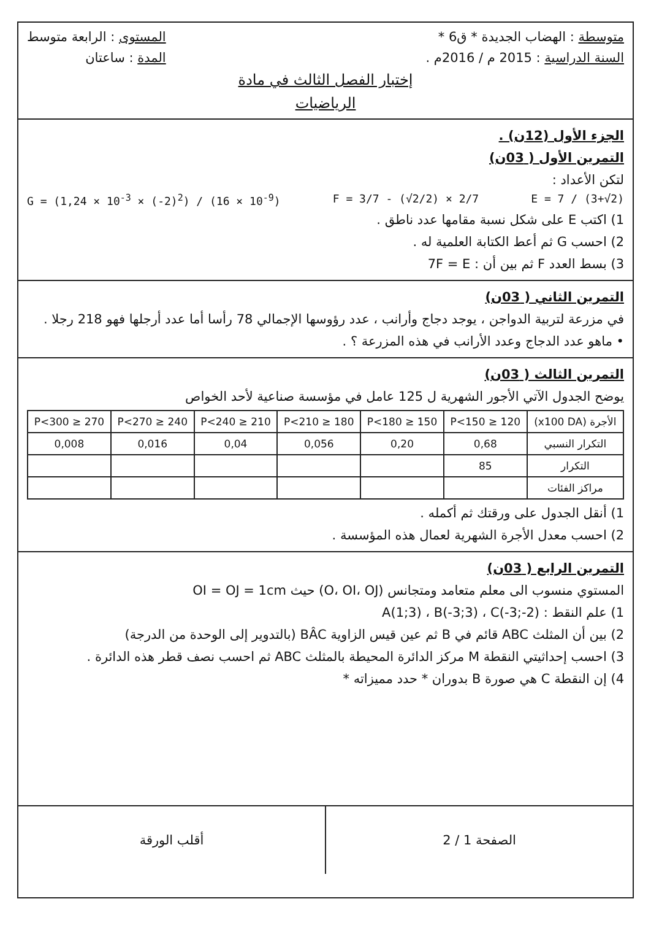متوسطة : الهضاب الجديدة * ق6 *
السنة الدراسية : 2015 م / 2016م .
المستوى : الرابعة متوسط
المدة : ساعتان
إختبار الفصل الثالث في مادة
الرياضيات
الجزء الأول (12ن) .
التمرين الأول ( 03ن)
لتكن الأعداد :
G = (1,24 × 10<sup>-3</sup> × (-2)<sup>2</sup>) / (16 × 10<sup>-9</sup>) F = 3/7 - (√2/2) × 2/7 E = 7 / (3+√2)
1) اكتب E على شكل نسبة مقامها عدد ناطق .
2) احسب G ثم أعط الكتابة العلمية له .
3) بسط العدد F ثم بين أن : 7F = E
التمرين الثاني ( 03ن)
في مزرعة لتربية الدواجن ، يوجد دجاج وأرانب ، عدد رؤوسها الإجمالي 78 رأسا أما عدد أرجلها فهو 218 رجلا .
• ماهو عدد الدجاج وعدد الأرانب في هذه المزرعة ؟ .
التمرين الثالث ( 03ن)
يوضح الجدول الآتي الأجور الشهرية ل 125 عامل في مؤسسة صناعية لأحد الخواص
| الأجرة (x100 DA) | 120 ≤ P<150 | 150 ≤ P<180 | 180 ≤ P<210 | 210 ≤ P<240 | 240 ≤ P<270 | 270 ≤ P<300 |
| --- | --- | --- | --- | --- | --- | --- |
| التكرار النسبي | 0,68 | 0,20 | 0,056 | 0,04 | 0,016 | 0,008 |
| التكرار | 85 | | | | | |
| مراكز الفئات | | | | | | |
1) أنقل الجدول على ورقتك ثم أكمله .
2) احسب معدل الأجرة الشهرية لعمال هذه المؤسسة .
التمرين الرابع ( 03ن)
المستوي منسوب الى معلم متعامد ومتجانس (O، OI، OJ) حيث OI = OJ = 1cm
1) علم النقط : A(1;3) ، B(-3;3) ، C(-3;-2)
2) بين أن المثلث ABC قائم في B ثم عين قيس الزاوية BÂC (بالتدوير إلى الوحدة من الدرجة)
3) احسب إحداثيتي النقطة M مركز الدائرة المحيطة بالمثلث ABC ثم احسب نصف قطر هذه الدائرة .
4) إن النقطة C هي صورة B بدوران * حدد مميزاته *
الصفحة 1 / 2
أقلب الورقة